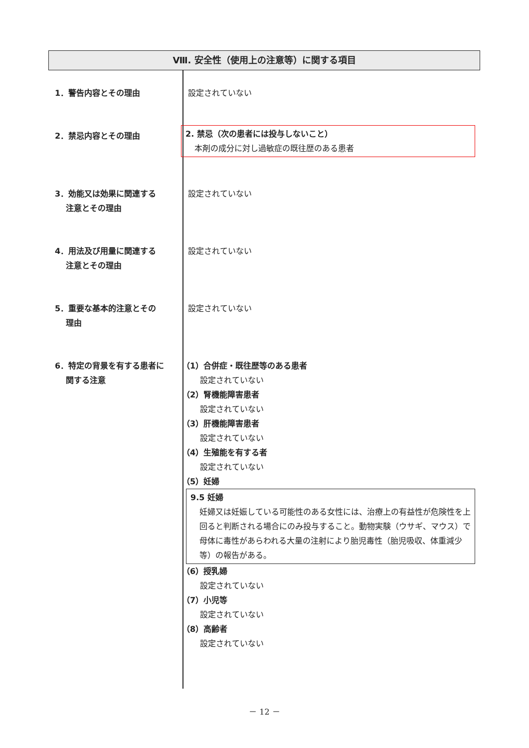Ⅷ. 安全性（使用上の注意等）に関する項目
1．警告内容とその理由 設定されていない
2．禁忌内容とその理由
2. 禁忌（次の患者には投与しないこと）
本剤の成分に対し過敏症の既往歴のある患者
3．効能又は効果に関連する
　 注意とその理由
設定されていない
4．用法及び用量に関連する
　 注意とその理由
設定されていない
5．重要な基本的注意とその
　 理由
設定されていない
6．特定の背景を有する患者に
　 関する注意
（1）合併症・既往歴等のある患者
設定されていない
（2）腎機能障害患者
設定されていない
（3）肝機能障害患者
設定されていない
（4）生殖能を有する者
設定されていない
（5）妊婦
9.5 妊婦
妊婦又は妊娠している可能性のある女性には、治療上の有益性が危険性を上回ると判断される場合にのみ投与すること。動物実験（ウサギ、マウス）で母体に毒性があらわれる大量の注射により胎児毒性（胎児吸収、体重減少等）の報告がある。
（6）授乳婦
設定されていない
（7）小児等
設定されていない
（8）高齢者
設定されていない
－ 12 －